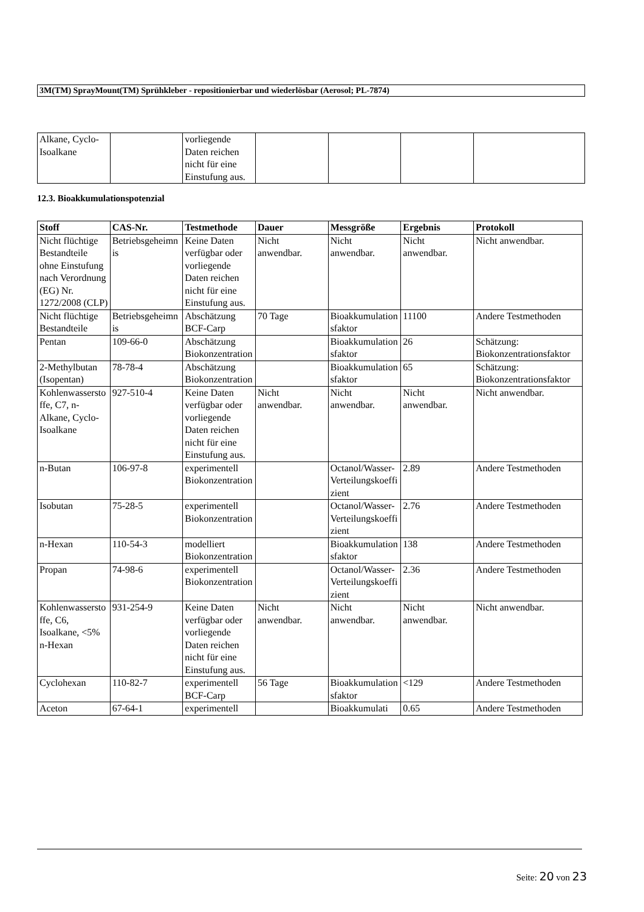3M(TM) SprayMount(TM) Sprühkleber - repositionierbar und wiederlösbar (Aerosol; PL-7874)
| Alkane, Cyclo-Isoalkane | | vorliegende Daten reichen nicht für eine Einstufung aus. | | | | |
12.3. Bioakkumulationspotenzial
| Stoff | CAS-Nr. | Testmethode | Dauer | Messgröße | Ergebnis | Protokoll |
| --- | --- | --- | --- | --- | --- | --- |
| Nicht flüchtige Bestandteile ohne Einstufung nach Verordnung (EG) Nr. 1272/2008 (CLP) | Betriebsgeheimnis | Keine Daten verfügbar oder vorliegende Daten reichen nicht für eine Einstufung aus. | Nicht anwendbar. | Nicht anwendbar. | Nicht anwendbar. | Nicht anwendbar. |
| Nicht flüchtige Bestandteile | Betriebsgeheimnis | Abschätzung BCF-Carp | 70 Tage | Bioakkumulationsfaktor | 11100 | Andere Testmethoden |
| Pentan | 109-66-0 | Abschätzung Biokonzentration | | Bioakkumulationsfaktor | 26 | Schätzung: Biokonzentrationsfaktor |
| 2-Methylbutan (Isopentan) | 78-78-4 | Abschätzung Biokonzentration | | Bioakkumulationsfaktor | 65 | Schätzung: Biokonzentrationsfaktor |
| Kohlenwasserstoffe, C7, n-Alkane, Cyclo-Isoalkane | 927-510-4 | Keine Daten verfügbar oder vorliegende Daten reichen nicht für eine Einstufung aus. | Nicht anwendbar. | Nicht anwendbar. | Nicht anwendbar. | Nicht anwendbar. |
| n-Butan | 106-97-8 | experimentell Biokonzentration | | Octanol/Wasser-Verteilungskoeffizient | 2.89 | Andere Testmethoden |
| Isobutan | 75-28-5 | experimentell Biokonzentration | | Octanol/Wasser-Verteilungskoeffizient | 2.76 | Andere Testmethoden |
| n-Hexan | 110-54-3 | modelliert Biokonzentration | | Bioakkumulationsfaktor | 138 | Andere Testmethoden |
| Propan | 74-98-6 | experimentell Biokonzentration | | Octanol/Wasser-Verteilungskoeffizient | 2.36 | Andere Testmethoden |
| Kohlenwasserstoffe, C6, Isoalkane, <5% n-Hexan | 931-254-9 | Keine Daten verfügbar oder vorliegende Daten reichen nicht für eine Einstufung aus. | Nicht anwendbar. | Nicht anwendbar. | Nicht anwendbar. | Nicht anwendbar. |
| Cyclohexan | 110-82-7 | experimentell BCF-Carp | 56 Tage | Bioakkumulationsfaktor | <129 | Andere Testmethoden |
| Aceton | 67-64-1 | experimentell | | Bioakkumulati | 0.65 | Andere Testmethoden |
Seite: 20 von 23